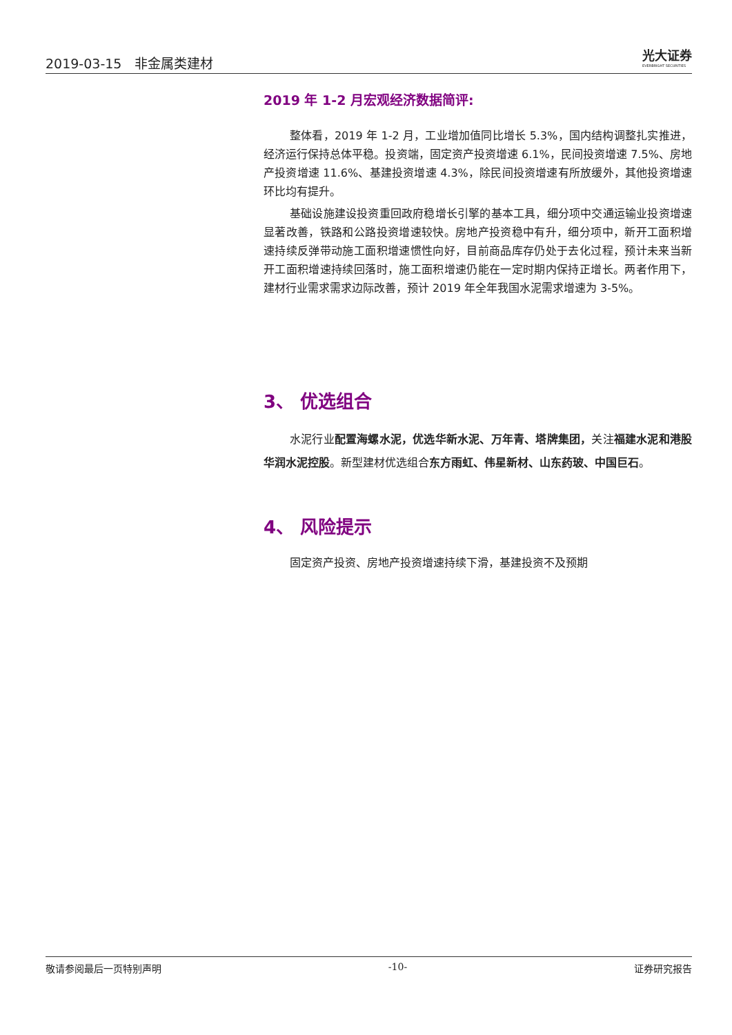2019-03-15 非金属类建材
光大证券
EVERBRIGHT SECURITIES
2019 年 1-2 月宏观经济数据简评:
整体看，2019 年 1-2 月，工业增加值同比增长 5.3%，国内结构调整扎实推进，经济运行保持总体平稳。投资端，固定资产投资增速 6.1%，民间投资增速 7.5%、房地产投资增速 11.6%、基建投资增速 4.3%，除民间投资增速有所放缓外，其他投资增速环比均有提升。
基础设施建设投资重回政府稳增长引擎的基本工具，细分项中交通运输业投资增速显著改善，铁路和公路投资增速较快。房地产投资稳中有升，细分项中，新开工面积增速持续反弹带动施工面积增速惯性向好，目前商品库存仍处于去化过程，预计未来当新开工面积增速持续回落时，施工面积增速仍能在一定时期内保持正增长。两者作用下，建材行业需求需求边际改善，预计 2019 年全年我国水泥需求增速为 3-5%。
3、 优选组合
水泥行业配置海螺水泥，优选华新水泥、万年青、塔牌集团，关注福建水泥和港股华润水泥控股。新型建材优选组合东方雨虹、伟星新材、山东药玻、中国巨石。
4、 风险提示
固定资产投资、房地产投资增速持续下滑，基建投资不及预期
敬请参阅最后一页特别声明 -10- 证券研究报告